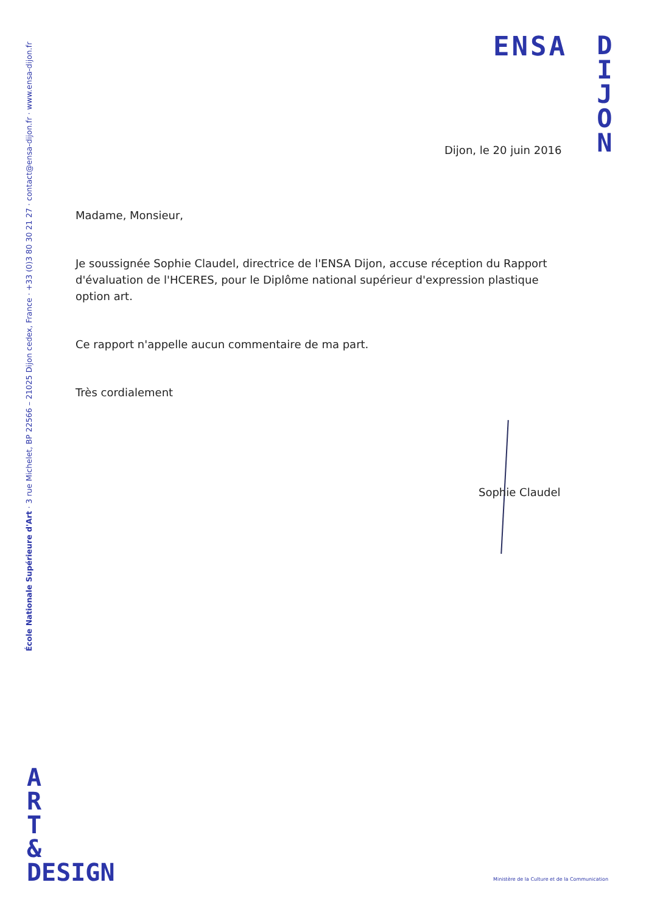ENSA
D
I
J
O
N
École Nationale Supérieure d'Art · 3 rue Michelet, BP 22566 – 21025 Dijon cedex, France · +33 (0)3 80 30 21 27 · contact@ensa-dijon.fr · www.ensa-dijon.fr
Dijon, le 20 juin 2016
Madame, Monsieur,
Je soussignée Sophie Claudel, directrice de l'ENSA Dijon, accuse réception du Rapport d'évaluation de l'HCERES, pour le Diplôme national supérieur d'expression plastique option art.
Ce rapport n'appelle aucun commentaire de ma part.
Très cordialement
Sophie Claudel
A
R
T
&
DESIGN
Ministère de la Culture et de la Communication